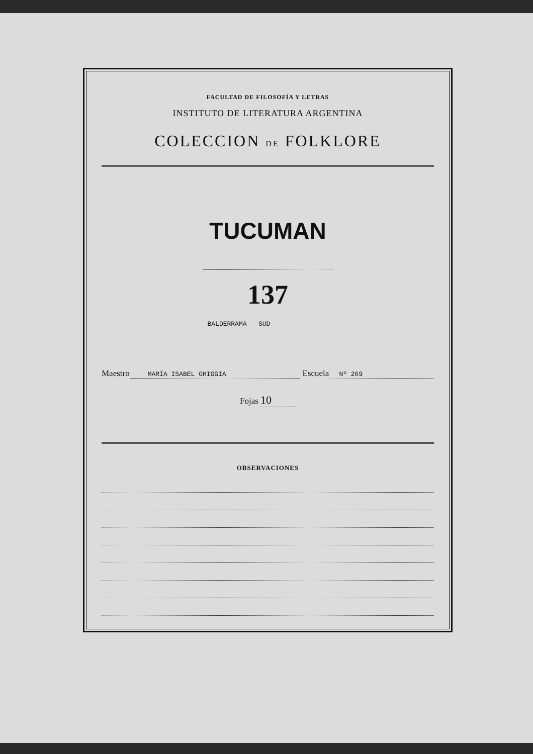FACULTAD DE FILOSOFÍA Y LETRAS
INSTITUTO DE LITERATURA ARGENTINA
COLECCION DE FOLKLORE
TUCUMAN
137
BALDERRAMA SUD
Maestro MARÍA ISABEL GHIGGIA Escuela Nº 269
Fojas 10
OBSERVACIONES